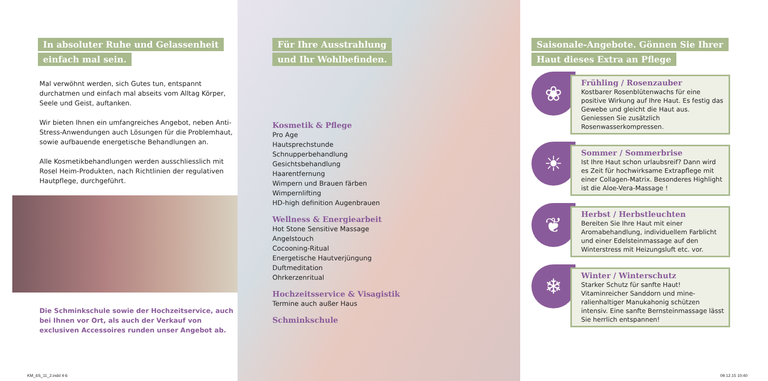In absoluter Ruhe und Gelassenheit
einfach mal sein.
Mal verwöhnt werden, sich Gutes tun, entspannt durchatmen und einfach mal abseits vom Alltag Körper, Seele und Geist, auftanken.
Wir bieten Ihnen ein umfangreiches Angebot, neben Anti-Stress-Anwendungen auch Lösungen für die Problemhaut, sowie aufbauende energetische Behandlungen an.
Alle Kosmetikbehandlungen werden ausschliesslich mit Rosel Heim-Produkten, nach Richtlinien der regulativen Hautpflege, durchgeführt.
Die Schminkschule sowie der Hochzeitservice, auch bei Ihnen vor Ort, als auch der Verkauf von exclusiven Accessoires runden unser Angebot ab.
Für Ihre Ausstrahlung
und Ihr Wohlbefinden.
Kosmetik & Pflege
Pro Age
Hautsprechstunde
Schnupperbehandlung
Gesichtsbehandlung
Haarentfernung
Wimpern und Brauen färben
Wimpernlifting
HD-high definition Augenbrauen
Wellness & Energiearbeit
Hot Stone Sensitive Massage
Angelstouch
Cocooning-Ritual
Energetische Hautverjüngung
Duftmeditation
Ohrkerzenritual
Hochzeitsservice & Visagistik
Termine auch außer Haus
Schminkschule
Saisonale-Angebote. Gönnen Sie Ihrer
Haut dieses Extra an Pflege
❀
Frühling / Rosenzauber
Kostbarer Rosenblütenwachs für eine positive Wirkung auf Ihre Haut. Es festig das Gewebe und gleicht die Haut aus. Geniessen Sie zusätzlich Rosenwasserkompressen.
☀
Sommer / Sommerbrise
Ist Ihre Haut schon urlaubsreif? Dann wird es Zeit für hochwirksame Extrapflege mit einer Collagen-Matrix. Besonderes Highlight ist die Aloe-Vera-Massage !
❦
Herbst / Herbstleuchten
Bereiten Sie Ihre Haut mit einer Aromabehandlung, individuellem Farblicht und einer Edelsteinmassage auf den Winterstress mit Heizungsluft etc. vor.
❄
Winter / Winterschutz
Starker Schutz für sanfte Haut! Vitaminreicher Sanddorn und mine-ralienhaltiger Manukahonig schützen intensiv. Eine sanfte Bernsteinmassage lässt Sie herrlich entspannen!
KM_6S_11_2.indd 4-6 09.12.15 10:40